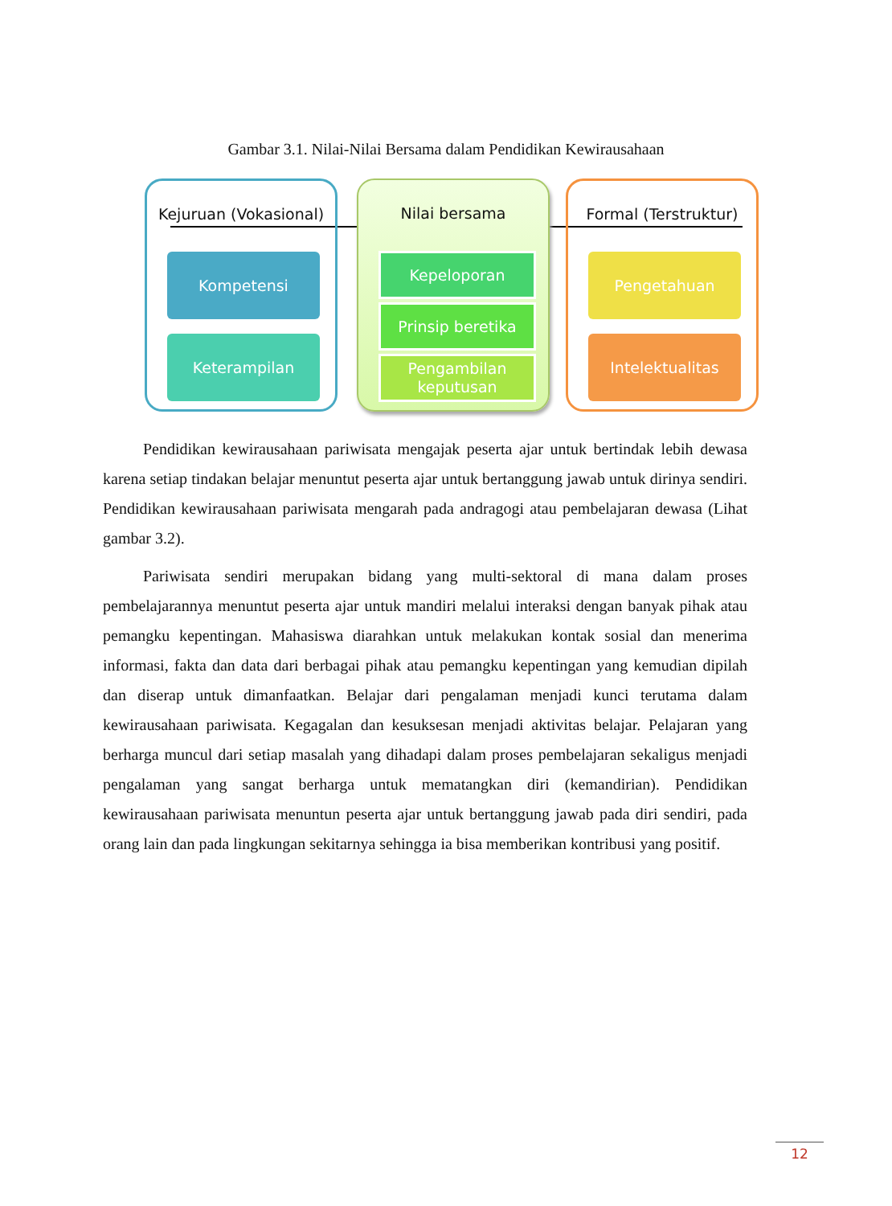Gambar 3.1. Nilai-Nilai Bersama dalam Pendidikan Kewirausahaan
Kejuruan (Vokasional)
Kompetensi
Keterampilan
Nilai bersama
Kepeloporan
Prinsip beretika
Pengambilan keputusan
Formal (Terstruktur)
Pengetahuan
Intelektualitas
Pendidikan kewirausahaan pariwisata mengajak peserta ajar untuk bertindak lebih dewasa karena setiap tindakan belajar menuntut peserta ajar untuk bertanggung jawab untuk dirinya sendiri. Pendidikan kewirausahaan pariwisata mengarah pada andragogi atau pembelajaran dewasa (Lihat gambar 3.2).
Pariwisata sendiri merupakan bidang yang multi-sektoral di mana dalam proses pembelajarannya menuntut peserta ajar untuk mandiri melalui interaksi dengan banyak pihak atau pemangku kepentingan. Mahasiswa diarahkan untuk melakukan kontak sosial dan menerima informasi, fakta dan data dari berbagai pihak atau pemangku kepentingan yang kemudian dipilah dan diserap untuk dimanfaatkan. Belajar dari pengalaman menjadi kunci terutama dalam kewirausahaan pariwisata. Kegagalan dan kesuksesan menjadi aktivitas belajar. Pelajaran yang berharga muncul dari setiap masalah yang dihadapi dalam proses pembelajaran sekaligus menjadi pengalaman yang sangat berharga untuk mematangkan diri (kemandirian). Pendidikan kewirausahaan pariwisata menuntun peserta ajar untuk bertanggung jawab pada diri sendiri, pada orang lain dan pada lingkungan sekitarnya sehingga ia bisa memberikan kontribusi yang positif.
12